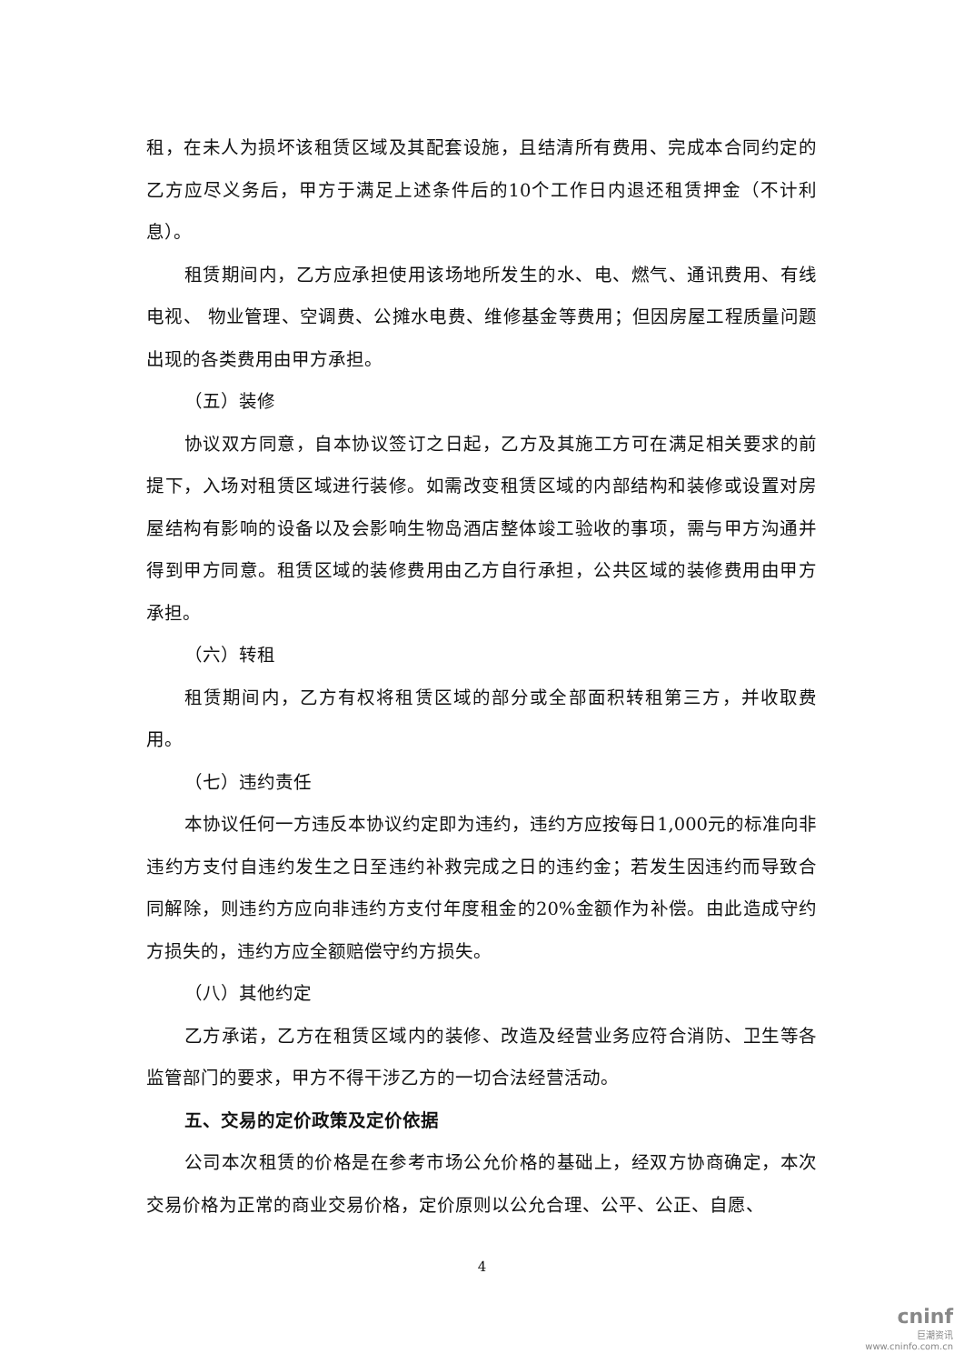租，在未人为损坏该租赁区域及其配套设施，且结清所有费用、完成本合同约定的乙方应尽义务后，甲方于满足上述条件后的10个工作日内退还租赁押金（不计利息）。
租赁期间内，乙方应承担使用该场地所发生的水、电、燃气、通讯费用、有线电视、 物业管理、空调费、公摊水电费、维修基金等费用；但因房屋工程质量问题出现的各类费用由甲方承担。
（五）装修
协议双方同意，自本协议签订之日起，乙方及其施工方可在满足相关要求的前提下，入场对租赁区域进行装修。如需改变租赁区域的内部结构和装修或设置对房屋结构有影响的设备以及会影响生物岛酒店整体竣工验收的事项，需与甲方沟通并得到甲方同意。租赁区域的装修费用由乙方自行承担，公共区域的装修费用由甲方承担。
（六）转租
租赁期间内，乙方有权将租赁区域的部分或全部面积转租第三方，并收取费用。
（七）违约责任
本协议任何一方违反本协议约定即为违约，违约方应按每日1,000元的标准向非违约方支付自违约发生之日至违约补救完成之日的违约金；若发生因违约而导致合同解除，则违约方应向非违约方支付年度租金的20%金额作为补偿。由此造成守约方损失的，违约方应全额赔偿守约方损失。
（八）其他约定
乙方承诺，乙方在租赁区域内的装修、改造及经营业务应符合消防、卫生等各监管部门的要求，甲方不得干涉乙方的一切合法经营活动。
五、交易的定价政策及定价依据
公司本次租赁的价格是在参考市场公允价格的基础上，经双方协商确定，本次交易价格为正常的商业交易价格，定价原则以公允合理、公平、公正、自愿、
4
cninf
巨潮资讯
www.cninfo.com.cn